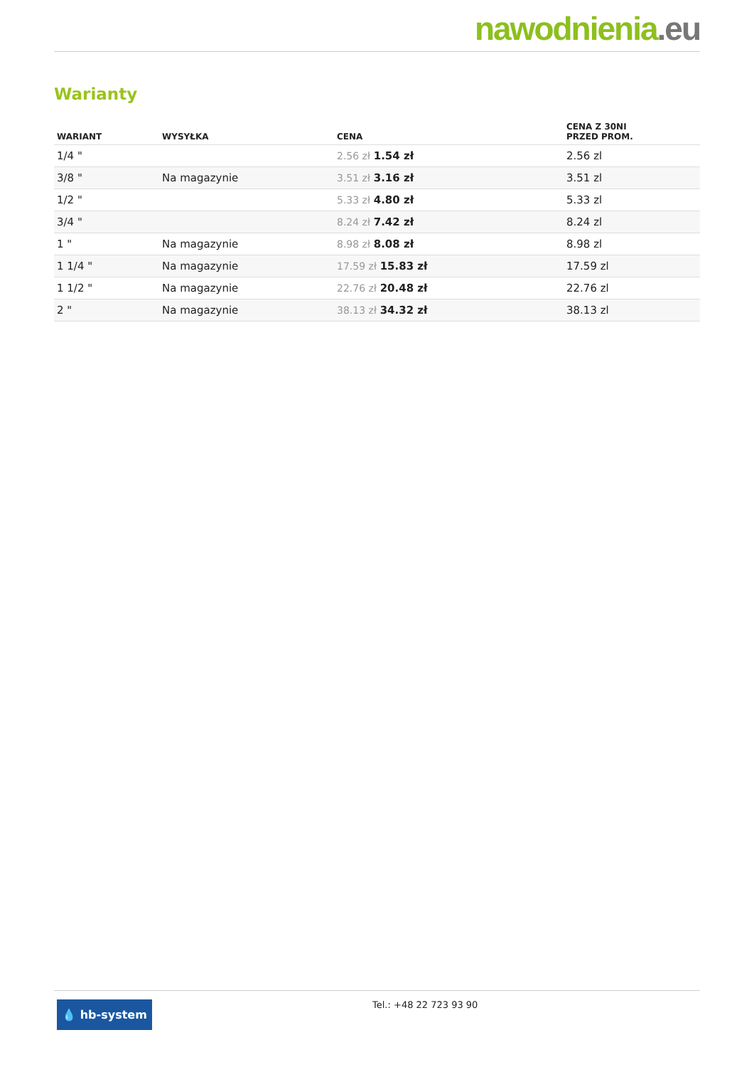nawodnienia.eu
Warianty
| WARIANT | WYSYŁKA | CENA | CENA Z 30NI PRZED PROM. |
| --- | --- | --- | --- |
| 1/4 " | | 2.56 zł 1.54 zł | 2.56 zl |
| 3/8 " | Na magazynie | 3.51 zł 3.16 zł | 3.51 zl |
| 1/2 " | | 5.33 zł 4.80 zł | 5.33 zl |
| 3/4 " | | 8.24 zł 7.42 zł | 8.24 zl |
| 1 " | Na magazynie | 8.98 zł 8.08 zł | 8.98 zl |
| 1 1/4 " | Na magazynie | 17.59 zł 15.83 zł | 17.59 zl |
| 1 1/2 " | Na magazynie | 22.76 zł 20.48 zł | 22.76 zl |
| 2 " | Na magazynie | 38.13 zł 34.32 zł | 38.13 zl |
💧 hb-system
Tel.: +48 22 723 93 90